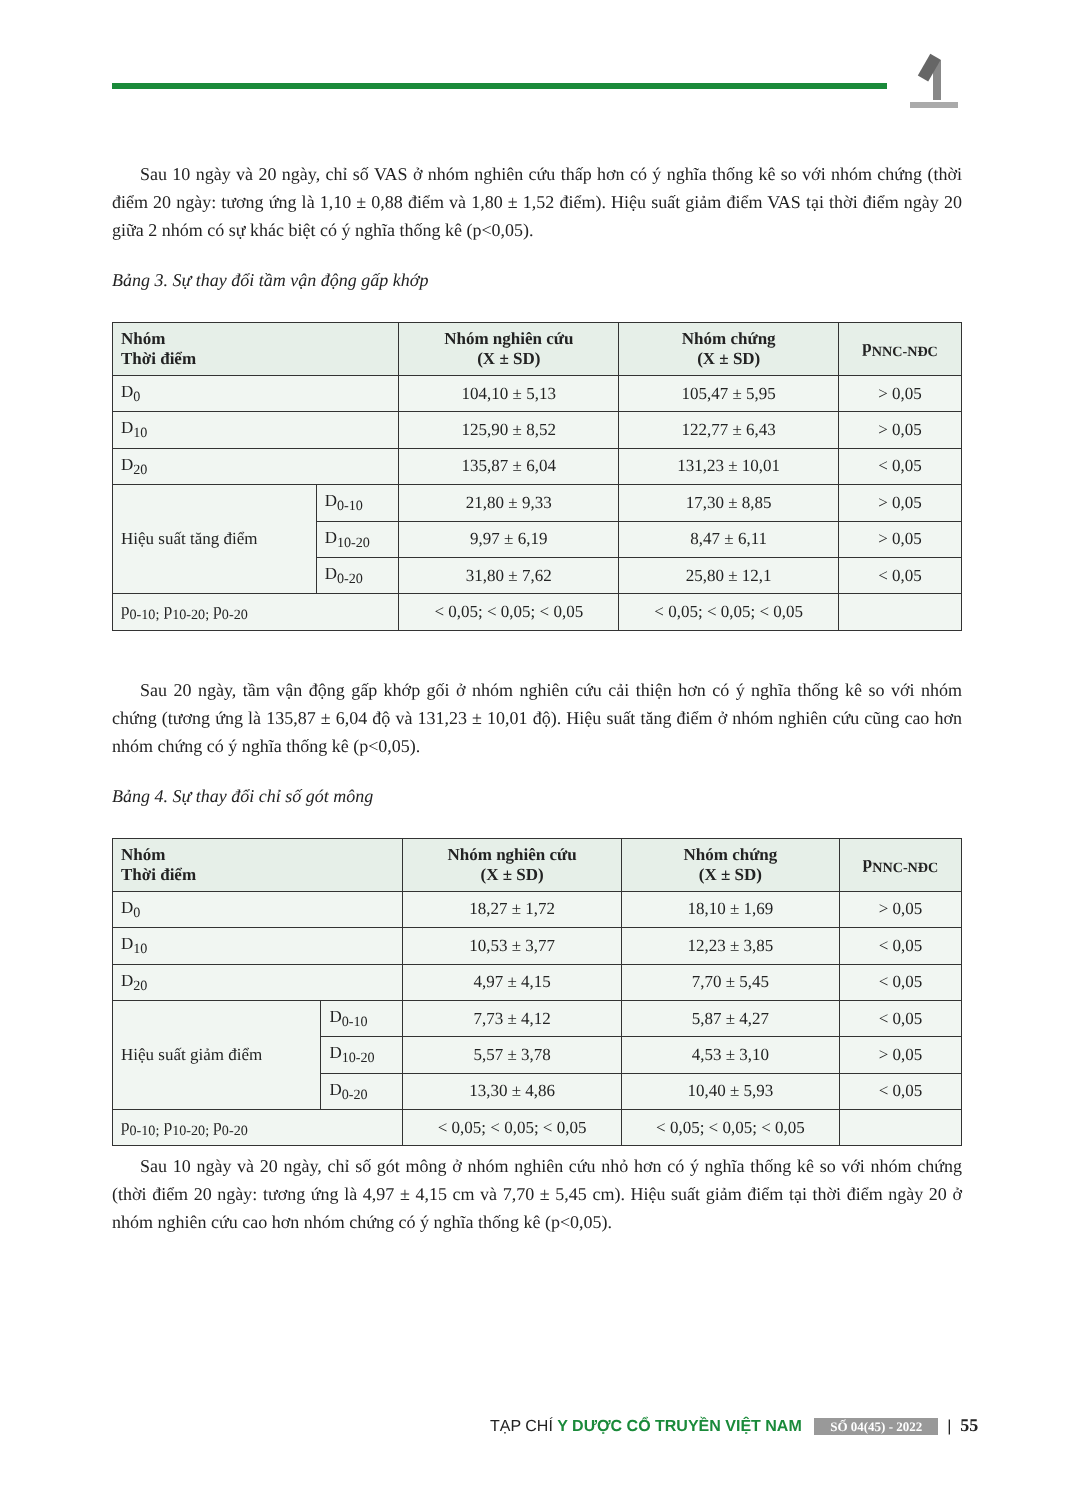Sau 10 ngày và 20 ngày, chỉ số VAS ở nhóm nghiên cứu thấp hơn có ý nghĩa thống kê so với nhóm chứng (thời điểm 20 ngày: tương ứng là 1,10 ± 0,88 điểm và 1,80 ± 1,52 điểm). Hiệu suất giảm điểm VAS tại thời điểm ngày 20 giữa 2 nhóm có sự khác biệt có ý nghĩa thống kê (p<0,05).
Bảng 3. Sự thay đổi tầm vận động gấp khớp
| Nhóm Thời điểm | | Nhóm nghiên cứu (X ± SD) | Nhóm chứng (X ± SD) | p<sub>NNC-NĐC</sub> |
| --- | --- | --- | --- | --- |
| D<sub>0</sub> | | 104,10 ± 5,13 | 105,47 ± 5,95 | > 0,05 |
| D<sub>10</sub> | | 125,90 ± 8,52 | 122,77 ± 6,43 | > 0,05 |
| D<sub>20</sub> | | 135,87 ± 6,04 | 131,23 ± 10,01 | < 0,05 |
| Hiệu suất tăng điểm | D<sub>0-10</sub> | 21,80 ± 9,33 | 17,30 ± 8,85 | > 0,05 |
| | D<sub>10-20</sub> | 9,97 ± 6,19 | 8,47 ± 6,11 | > 0,05 |
| | D<sub>0-20</sub> | 31,80 ± 7,62 | 25,80 ± 12,1 | < 0,05 |
| p<sub>0-10;</sub> p<sub>10-20;</sub> p<sub>0-20</sub> | | < 0,05; < 0,05; < 0,05 | < 0,05; < 0,05; < 0,05 | |
Sau 20 ngày, tầm vận động gấp khớp gối ở nhóm nghiên cứu cải thiện hơn có ý nghĩa thống kê so với nhóm chứng (tương ứng là 135,87 ± 6,04 độ và 131,23 ± 10,01 độ). Hiệu suất tăng điểm ở nhóm nghiên cứu cũng cao hơn nhóm chứng có ý nghĩa thống kê (p<0,05).
Bảng 4. Sự thay đổi chỉ số gót mông
| Nhóm Thời điểm | | Nhóm nghiên cứu (X ± SD) | Nhóm chứng (X ± SD) | p<sub>NNC-NĐC</sub> |
| --- | --- | --- | --- | --- |
| D<sub>0</sub> | | 18,27 ± 1,72 | 18,10 ± 1,69 | > 0,05 |
| D<sub>10</sub> | | 10,53 ± 3,77 | 12,23 ± 3,85 | < 0,05 |
| D<sub>20</sub> | | 4,97 ± 4,15 | 7,70 ± 5,45 | < 0,05 |
| Hiệu suất giảm điểm | D<sub>0-10</sub> | 7,73 ± 4,12 | 5,87 ± 4,27 | < 0,05 |
| | D<sub>10-20</sub> | 5,57 ± 3,78 | 4,53 ± 3,10 | > 0,05 |
| | D<sub>0-20</sub> | 13,30 ± 4,86 | 10,40 ± 5,93 | < 0,05 |
| p<sub>0-10;</sub> p<sub>10-20;</sub> p<sub>0-20</sub> | | < 0,05; < 0,05; < 0,05 | < 0,05; < 0,05; < 0,05 | |
Sau 10 ngày và 20 ngày, chỉ số gót mông ở nhóm nghiên cứu nhỏ hơn có ý nghĩa thống kê so với nhóm chứng (thời điểm 20 ngày: tương ứng là 4,97 ± 4,15 cm và 7,70 ± 5,45 cm). Hiệu suất giảm điểm tại thời điểm ngày 20 ở nhóm nghiên cứu cao hơn nhóm chứng có ý nghĩa thống kê (p<0,05).
TẠP CHÍ Y DƯỢC CỔ TRUYỀN VIỆT NAM SỐ 04(45) - 2022 | 55